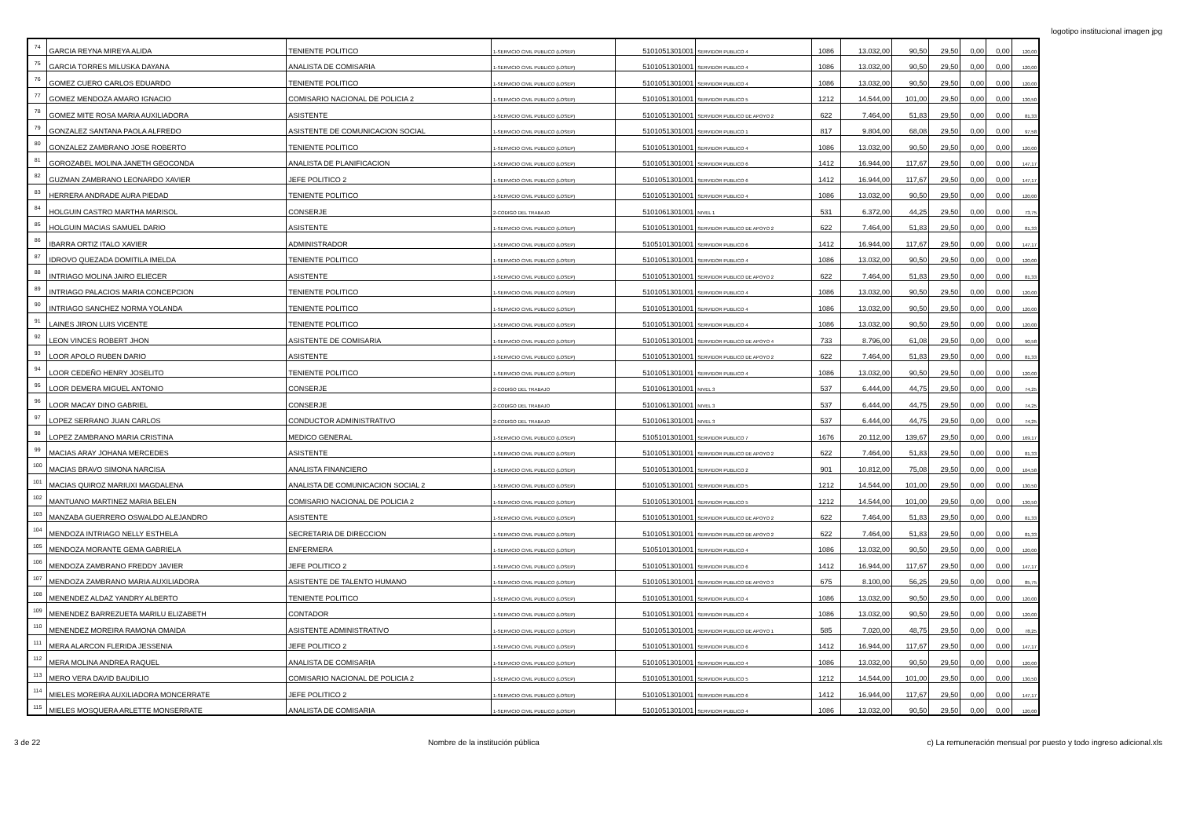logotipo institucional imagen jpg
| 74 | GARCIA REYNA MIREYA ALIDA | TENIENTE POLITICO | 1-SERVICIO CIVIL PUBLICO (LOSEP) | 5101051301001 | SERVIDOR PUBLICO 4 | 1086 | 13.032,00 | 90,50 | 29,50 | 0,00 | 0,00 | 120,00 |
| 75 | GARCIA TORRES MILUSKA DAYANA | ANALISTA DE COMISARIA | 1-SERVICIO CIVIL PUBLICO (LOSEP) | 5101051301001 | SERVIDOR PUBLICO 4 | 1086 | 13.032,00 | 90,50 | 29,50 | 0,00 | 0,00 | 120,00 |
| 76 | GOMEZ CUERO CARLOS EDUARDO | TENIENTE POLITICO | 1-SERVICIO CIVIL PUBLICO (LOSEP) | 5101051301001 | SERVIDOR PUBLICO 4 | 1086 | 13.032,00 | 90,50 | 29,50 | 0,00 | 0,00 | 120,00 |
| 77 | GOMEZ MENDOZA AMARO IGNACIO | COMISARIO NACIONAL DE POLICIA 2 | 1-SERVICIO CIVIL PUBLICO (LOSEP) | 5101051301001 | SERVIDOR PUBLICO 5 | 1212 | 14.544,00 | 101,00 | 29,50 | 0,00 | 0,00 | 130,50 |
| 78 | GOMEZ MITE ROSA MARIA AUXILIADORA | ASISTENTE | 1-SERVICIO CIVIL PUBLICO (LOSEP) | 5101051301001 | SERVIDOR PUBLICO DE APOYO 2 | 622 | 7.464,00 | 51,83 | 29,50 | 0,00 | 0,00 | 81,33 |
| 79 | GONZALEZ SANTANA PAOLA ALFREDO | ASISTENTE DE COMUNICACION SOCIAL | 1-SERVICIO CIVIL PUBLICO (LOSEP) | 5101051301001 | SERVIDOR PUBLICO 1 | 817 | 9.804,00 | 68,08 | 29,50 | 0,00 | 0,00 | 97,58 |
| 80 | GONZALEZ ZAMBRANO JOSE ROBERTO | TENIENTE POLITICO | 1-SERVICIO CIVIL PUBLICO (LOSEP) | 5101051301001 | SERVIDOR PUBLICO 4 | 1086 | 13.032,00 | 90,50 | 29,50 | 0,00 | 0,00 | 120,00 |
| 81 | GOROZABEL MOLINA JANETH GEOCONDA | ANALISTA DE PLANIFICACION | 1-SERVICIO CIVIL PUBLICO (LOSEP) | 5101051301001 | SERVIDOR PUBLICO 6 | 1412 | 16.944,00 | 117,67 | 29,50 | 0,00 | 0,00 | 147,17 |
| 82 | GUZMAN ZAMBRANO LEONARDO XAVIER | JEFE POLITICO 2 | 1-SERVICIO CIVIL PUBLICO (LOSEP) | 5101051301001 | SERVIDOR PUBLICO 6 | 1412 | 16.944,00 | 117,67 | 29,50 | 0,00 | 0,00 | 147,17 |
| 83 | HERRERA ANDRADE AURA PIEDAD | TENIENTE POLITICO | 1-SERVICIO CIVIL PUBLICO (LOSEP) | 5101051301001 | SERVIDOR PUBLICO 4 | 1086 | 13.032,00 | 90,50 | 29,50 | 0,00 | 0,00 | 120,00 |
| 84 | HOLGUIN CASTRO MARTHA MARISOL | CONSERJE | 2-CODIGO DEL TRABAJO | 5101061301001 | NIVEL 1 | 531 | 6.372,00 | 44,25 | 29,50 | 0,00 | 0,00 | 73,75 |
| 85 | HOLGUIN MACIAS SAMUEL DARIO | ASISTENTE | 1-SERVICIO CIVIL PUBLICO (LOSEP) | 5101051301001 | SERVIDOR PUBLICO DE APOYO 2 | 622 | 7.464,00 | 51,83 | 29,50 | 0,00 | 0,00 | 81,33 |
| 86 | IBARRA ORTIZ ITALO XAVIER | ADMINISTRADOR | 1-SERVICIO CIVIL PUBLICO (LOSEP) | 5105101301001 | SERVIDOR PUBLICO 6 | 1412 | 16.944,00 | 117,67 | 29,50 | 0,00 | 0,00 | 147,17 |
| 87 | IDROVO QUEZADA DOMITILA IMELDA | TENIENTE POLITICO | 1-SERVICIO CIVIL PUBLICO (LOSEP) | 5101051301001 | SERVIDOR PUBLICO 4 | 1086 | 13.032,00 | 90,50 | 29,50 | 0,00 | 0,00 | 120,00 |
| 88 | INTRIAGO MOLINA JAIRO ELIECER | ASISTENTE | 1-SERVICIO CIVIL PUBLICO (LOSEP) | 5101051301001 | SERVIDOR PUBLICO DE APOYO 2 | 622 | 7.464,00 | 51,83 | 29,50 | 0,00 | 0,00 | 81,33 |
| 89 | INTRIAGO PALACIOS MARIA CONCEPCION | TENIENTE POLITICO | 1-SERVICIO CIVIL PUBLICO (LOSEP) | 5101051301001 | SERVIDOR PUBLICO 4 | 1086 | 13.032,00 | 90,50 | 29,50 | 0,00 | 0,00 | 120,00 |
| 90 | INTRIAGO SANCHEZ NORMA YOLANDA | TENIENTE POLITICO | 1-SERVICIO CIVIL PUBLICO (LOSEP) | 5101051301001 | SERVIDOR PUBLICO 4 | 1086 | 13.032,00 | 90,50 | 29,50 | 0,00 | 0,00 | 120,00 |
| 91 | LAINES JIRON LUIS VICENTE | TENIENTE POLITICO | 1-SERVICIO CIVIL PUBLICO (LOSEP) | 5101051301001 | SERVIDOR PUBLICO 4 | 1086 | 13.032,00 | 90,50 | 29,50 | 0,00 | 0,00 | 120,00 |
| 92 | LEON VINCES ROBERT JHON | ASISTENTE DE COMISARIA | 1-SERVICIO CIVIL PUBLICO (LOSEP) | 5101051301001 | SERVIDOR PUBLICO DE APOYO 4 | 733 | 8.796,00 | 61,08 | 29,50 | 0,00 | 0,00 | 90,58 |
| 93 | LOOR APOLO RUBEN DARIO | ASISTENTE | 1-SERVICIO CIVIL PUBLICO (LOSEP) | 5101051301001 | SERVIDOR PUBLICO DE APOYO 2 | 622 | 7.464,00 | 51,83 | 29,50 | 0,00 | 0,00 | 81,33 |
| 94 | LOOR CEDEÑO HENRY JOSELITO | TENIENTE POLITICO | 1-SERVICIO CIVIL PUBLICO (LOSEP) | 5101051301001 | SERVIDOR PUBLICO 4 | 1086 | 13.032,00 | 90,50 | 29,50 | 0,00 | 0,00 | 120,00 |
| 95 | LOOR DEMERA MIGUEL ANTONIO | CONSERJE | 2-CODIGO DEL TRABAJO | 5101061301001 | NIVEL 3 | 537 | 6.444,00 | 44,75 | 29,50 | 0,00 | 0,00 | 74,25 |
| 96 | LOOR MACAY DINO GABRIEL | CONSERJE | 2-CODIGO DEL TRABAJO | 5101061301001 | NIVEL 3 | 537 | 6.444,00 | 44,75 | 29,50 | 0,00 | 0,00 | 74,25 |
| 97 | LOPEZ SERRANO JUAN CARLOS | CONDUCTOR ADMINISTRATIVO | 2-CODIGO DEL TRABAJO | 5101061301001 | NIVEL 3 | 537 | 6.444,00 | 44,75 | 29,50 | 0,00 | 0,00 | 74,25 |
| 98 | LOPEZ ZAMBRANO MARIA CRISTINA | MEDICO GENERAL | 1-SERVICIO CIVIL PUBLICO (LOSEP) | 5105101301001 | SERVIDOR PUBLICO 7 | 1676 | 20.112,00 | 139,67 | 29,50 | 0,00 | 0,00 | 169,17 |
| 99 | MACIAS ARAY JOHANA MERCEDES | ASISTENTE | 1-SERVICIO CIVIL PUBLICO (LOSEP) | 5101051301001 | SERVIDOR PUBLICO DE APOYO 2 | 622 | 7.464,00 | 51,83 | 29,50 | 0,00 | 0,00 | 81,33 |
| 100 | MACIAS BRAVO SIMONA NARCISA | ANALISTA FINANCIERO | 1-SERVICIO CIVIL PUBLICO (LOSEP) | 5101051301001 | SERVIDOR PUBLICO 2 | 901 | 10.812,00 | 75,08 | 29,50 | 0,00 | 0,00 | 104,58 |
| 101 | MACIAS QUIROZ MARIUXI MAGDALENA | ANALISTA DE COMUNICACION SOCIAL 2 | 1-SERVICIO CIVIL PUBLICO (LOSEP) | 5101051301001 | SERVIDOR PUBLICO 5 | 1212 | 14.544,00 | 101,00 | 29,50 | 0,00 | 0,00 | 130,50 |
| 102 | MANTUANO MARTINEZ MARIA BELEN | COMISARIO NACIONAL DE POLICIA 2 | 1-SERVICIO CIVIL PUBLICO (LOSEP) | 5101051301001 | SERVIDOR PUBLICO 5 | 1212 | 14.544,00 | 101,00 | 29,50 | 0,00 | 0,00 | 130,50 |
| 103 | MANZABA GUERRERO OSWALDO ALEJANDRO | ASISTENTE | 1-SERVICIO CIVIL PUBLICO (LOSEP) | 5101051301001 | SERVIDOR PUBLICO DE APOYO 2 | 622 | 7.464,00 | 51,83 | 29,50 | 0,00 | 0,00 | 81,33 |
| 104 | MENDOZA INTRIAGO NELLY ESTHELA | SECRETARIA DE DIRECCION | 1-SERVICIO CIVIL PUBLICO (LOSEP) | 5101051301001 | SERVIDOR PUBLICO DE APOYO 2 | 622 | 7.464,00 | 51,83 | 29,50 | 0,00 | 0,00 | 81,33 |
| 105 | MENDOZA MORANTE GEMA GABRIELA | ENFERMERA | 1-SERVICIO CIVIL PUBLICO (LOSEP) | 5105101301001 | SERVIDOR PUBLICO 4 | 1086 | 13.032,00 | 90,50 | 29,50 | 0,00 | 0,00 | 120,00 |
| 106 | MENDOZA ZAMBRANO FREDDY JAVIER | JEFE POLITICO 2 | 1-SERVICIO CIVIL PUBLICO (LOSEP) | 5101051301001 | SERVIDOR PUBLICO 6 | 1412 | 16.944,00 | 117,67 | 29,50 | 0,00 | 0,00 | 147,17 |
| 107 | MENDOZA ZAMBRANO MARIA AUXILIADORA | ASISTENTE DE TALENTO HUMANO | 1-SERVICIO CIVIL PUBLICO (LOSEP) | 5101051301001 | SERVIDOR PUBLICO DE APOYO 3 | 675 | 8.100,00 | 56,25 | 29,50 | 0,00 | 0,00 | 85,75 |
| 108 | MENENDEZ ALDAZ YANDRY ALBERTO | TENIENTE POLITICO | 1-SERVICIO CIVIL PUBLICO (LOSEP) | 5101051301001 | SERVIDOR PUBLICO 4 | 1086 | 13.032,00 | 90,50 | 29,50 | 0,00 | 0,00 | 120,00 |
| 109 | MENENDEZ BARREZUETA MARILU ELIZABETH | CONTADOR | 1-SERVICIO CIVIL PUBLICO (LOSEP) | 5101051301001 | SERVIDOR PUBLICO 4 | 1086 | 13.032,00 | 90,50 | 29,50 | 0,00 | 0,00 | 120,00 |
| 110 | MENENDEZ MOREIRA RAMONA OMAIDA | ASISTENTE ADMINISTRATIVO | 1-SERVICIO CIVIL PUBLICO (LOSEP) | 5101051301001 | SERVIDOR PUBLICO DE APOYO 1 | 585 | 7.020,00 | 48,75 | 29,50 | 0,00 | 0,00 | 78,25 |
| 111 | MERA ALARCON FLERIDA JESSENIA | JEFE POLITICO 2 | 1-SERVICIO CIVIL PUBLICO (LOSEP) | 5101051301001 | SERVIDOR PUBLICO 6 | 1412 | 16.944,00 | 117,67 | 29,50 | 0,00 | 0,00 | 147,17 |
| 112 | MERA MOLINA ANDREA RAQUEL | ANALISTA DE COMISARIA | 1-SERVICIO CIVIL PUBLICO (LOSEP) | 5101051301001 | SERVIDOR PUBLICO 4 | 1086 | 13.032,00 | 90,50 | 29,50 | 0,00 | 0,00 | 120,00 |
| 113 | MERO VERA DAVID BAUDILIO | COMISARIO NACIONAL DE POLICIA 2 | 1-SERVICIO CIVIL PUBLICO (LOSEP) | 5101051301001 | SERVIDOR PUBLICO 5 | 1212 | 14.544,00 | 101,00 | 29,50 | 0,00 | 0,00 | 130,50 |
| 114 | MIELES MOREIRA AUXILIADORA MONCERRATE | JEFE POLITICO 2 | 1-SERVICIO CIVIL PUBLICO (LOSEP) | 5101051301001 | SERVIDOR PUBLICO 6 | 1412 | 16.944,00 | 117,67 | 29,50 | 0,00 | 0,00 | 147,17 |
| 115 | MIELES MOSQUERA ARLETTE MONSERRATE | ANALISTA DE COMISARIA | 1-SERVICIO CIVIL PUBLICO (LOSEP) | 5101051301001 | SERVIDOR PUBLICO 4 | 1086 | 13.032,00 | 90,50 | 29,50 | 0,00 | 0,00 | 120,00 |
3 de 22 Nombre de la institución pública c) La remuneración mensual por puesto y todo ingreso adicional.xls